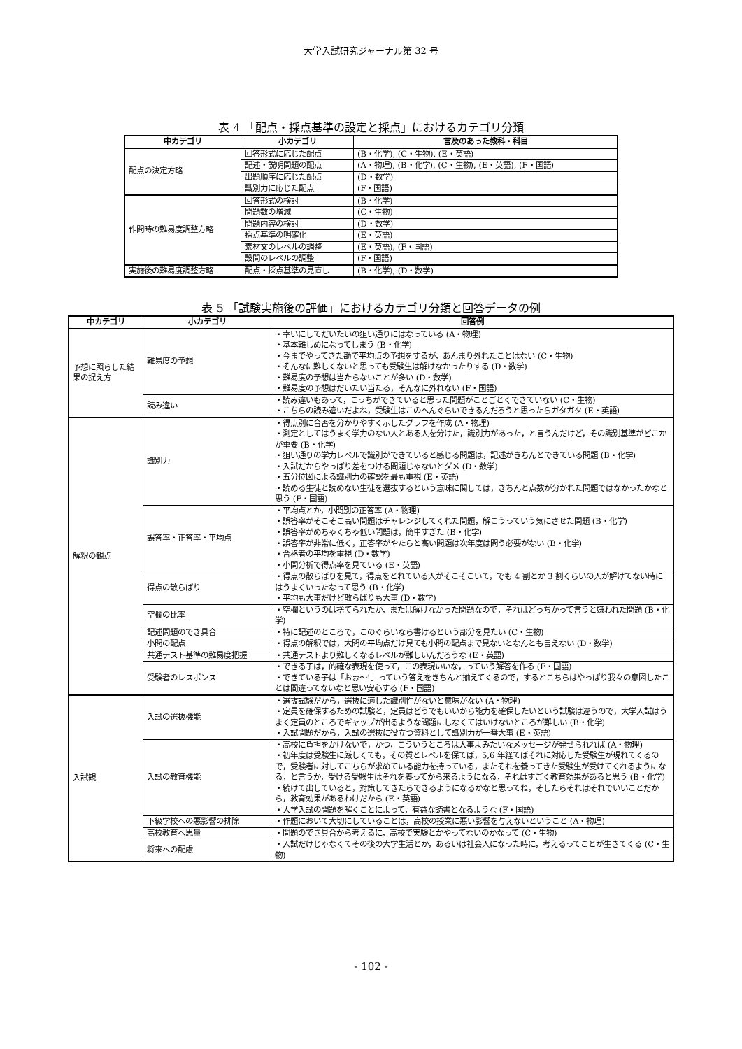大学入試研究ジャーナル第 32 号
表 4 「配点・採点基準の設定と採点」におけるカテゴリ分類
| 中カテゴリ | 小カテゴリ | 言及のあった教科・科目 |
| --- | --- | --- |
| 配点の決定方略 | 回答形式に応じた配点 | (B・化学), (C・生物), (E・英語) |
| | 記述・説明問題の配点 | (A・物理), (B・化学), (C・生物), (E・英語), (F・国語) |
| | 出題順序に応じた配点 | (D・数学) |
| | 識別力に応じた配点 | (F・国語) |
| 作問時の難易度調整方略 | 回答形式の検討 | (B・化学) |
| | 問題数の増減 | (C・生物) |
| | 問題内容の検討 | (D・数学) |
| | 採点基準の明確化 | (E・英語) |
| | 素材文のレベルの調整 | (E・英語), (F・国語) |
| | 設問のレベルの調整 | (F・国語) |
| 実施後の難易度調整方略 | 配点・採点基準の見直し | (B・化学), (D・数学) |
表 5 「試験実施後の評価」におけるカテゴリ分類と回答データの例
| 中カテゴリ | 小カテゴリ | 回答例 |
| --- | --- | --- |
| 予想に照らした結果の捉え方 | 難易度の予想 | ・幸いにしてだいたいの狙い通りにはなっている (A・物理) ・基本難しめになってしまう (B・化学) ・今までやってきた勘で平均点の予想をするが，あんまり外れたことはない (C・生物) ・そんなに難しくないと思っても受験生は解けなかったりする (D・数学) ・難易度の予想は当たらないことが多い (D・数学) ・難易度の予想はだいたい当たる，そんなに外れない (F・国語) |
| | 読み違い | ・読み違いもあって，こっちができていると思った問題がことごとくできていない (C・生物) ・こちらの読み違いだよね，受験生はこのへんぐらいできるんだろうと思ったらガタガタ (E・英語) |
| 解釈の観点 | 識別力 | ・得点別に合否を分かりやすく示したグラフを作成 (A・物理) ・測定としてはうまく学力のない人とある人を分けた，識別力があった，と言うんだけど，その識別基準がどこかが重要 (B・化学) ・狙い通りの学力レベルで識別ができていると感じる問題は，記述がきちんとできている問題 (B・化学) ・入試だからやっぱり差をつける問題じゃないとダメ (D・数学) ・五分位図による識別力の確認を最も重視 (E・英語) ・読める生徒と読めない生徒を選抜するという意味に関しては，きちんと点数が分かれた問題ではなかったかなと思う (F・国語) |
| | 誤答率・正答率・平均点 | ・平均点とか，小問別の正答率 (A・物理) ・誤答率がそこそこ高い問題はチャレンジしてくれた問題，解こうっていう気にさせた問題 (B・化学) ・誤答率がめちゃくちゃ低い問題は，簡単すぎた (B・化学) ・誤答率が非常に低く，正答率がやたらと高い問題は次年度は問う必要がない (B・化学) ・合格者の平均を重視 (D・数学) ・小問分析で得点率を見ている (E・英語) |
| | 得点の散らばり | ・得点の散らばりを見て，得点をとれている人がそこそこいて，でも 4 割とか 3 割くらいの人が解けてない時にはうまくいったなって思う (B・化学) ・平均も大事だけど散らばりも大事 (D・数学) |
| | 空欄の比率 | ・空欄というのは捨てられたか，または解けなかった問題なので，それはどっちかって言うと嫌われた問題 (B・化学) |
| | 記述問題のでき具合 | ・特に記述のところで，このぐらいなら書けるという部分を見たい (C・生物) |
| | 小問の配点 | ・得点の解釈では，大問の平均点だけ見ても小問の配点まで見ないとなんとも言えない (D・数学) |
| | 共通テスト基準の難易度把握 | ・共通テストより難しくなるレベルが難しいんだろうな (E・英語) |
| | 受験者のレスポンス | ・できる子は，的確な表現を使って，この表現いいな，っていう解答を作る (F・国語) ・できている子は「おぉ～!」っていう答えをきちんと揃えてくるので，するとこちらはやっぱり我々の意図したことは間違ってないなと思い安心する (F・国語) |
| 入試観 | 入試の選抜機能 | ・選抜試験だから，選抜に適した識別性がないと意味がない (A・物理) ・定員を確保するための試験と，定員はどうでもいいから能力を確保したいという試験は違うので，大学入試はうまく定員のところでギャップが出るような問題にしなくてはいけないところが難しい (B・化学) ・入試問題だから，入試の選抜に役立つ資料として識別力が一番大事 (E・英語) |
| | 入試の教育機能 | ・高校に負担をかけないで，かつ，こういうところは大事よみたいなメッセージが発せられれば (A・物理) ・初年度は受験生に厳しくても，その質とレベルを保てば，5,6 年経てばそれに対応した受験生が現れてくるので，受験者に対してこちらが求めている能力を持っている，またそれを養ってきた受験生が受けてくれるようになる，と言うか，受ける受験生はそれを養ってから来るようになる，それはすごく教育効果があると思う (B・化学) ・続けて出していると，対策してきたらできるようになるかなと思ってね，そしたらそれはそれでいいことだから，教育効果があるわけだから (E・英語) ・大学入試の問題を解くことによって，有益な読書となるような (F・国語) |
| | 下級学校への悪影響の排除 | ・作題において大切にしていることは，高校の授業に悪い影響を与えないということ (A・物理) |
| | 高校教育へ思量 | ・問題のでき具合から考えるに，高校で実験とかやってないのかなって (C・生物) |
| | 将来への配慮 | ・入試だけじゃなくてその後の大学生活とか，あるいは社会人になった時に，考えるってことが生きてくる (C・生物) |
- 102 -